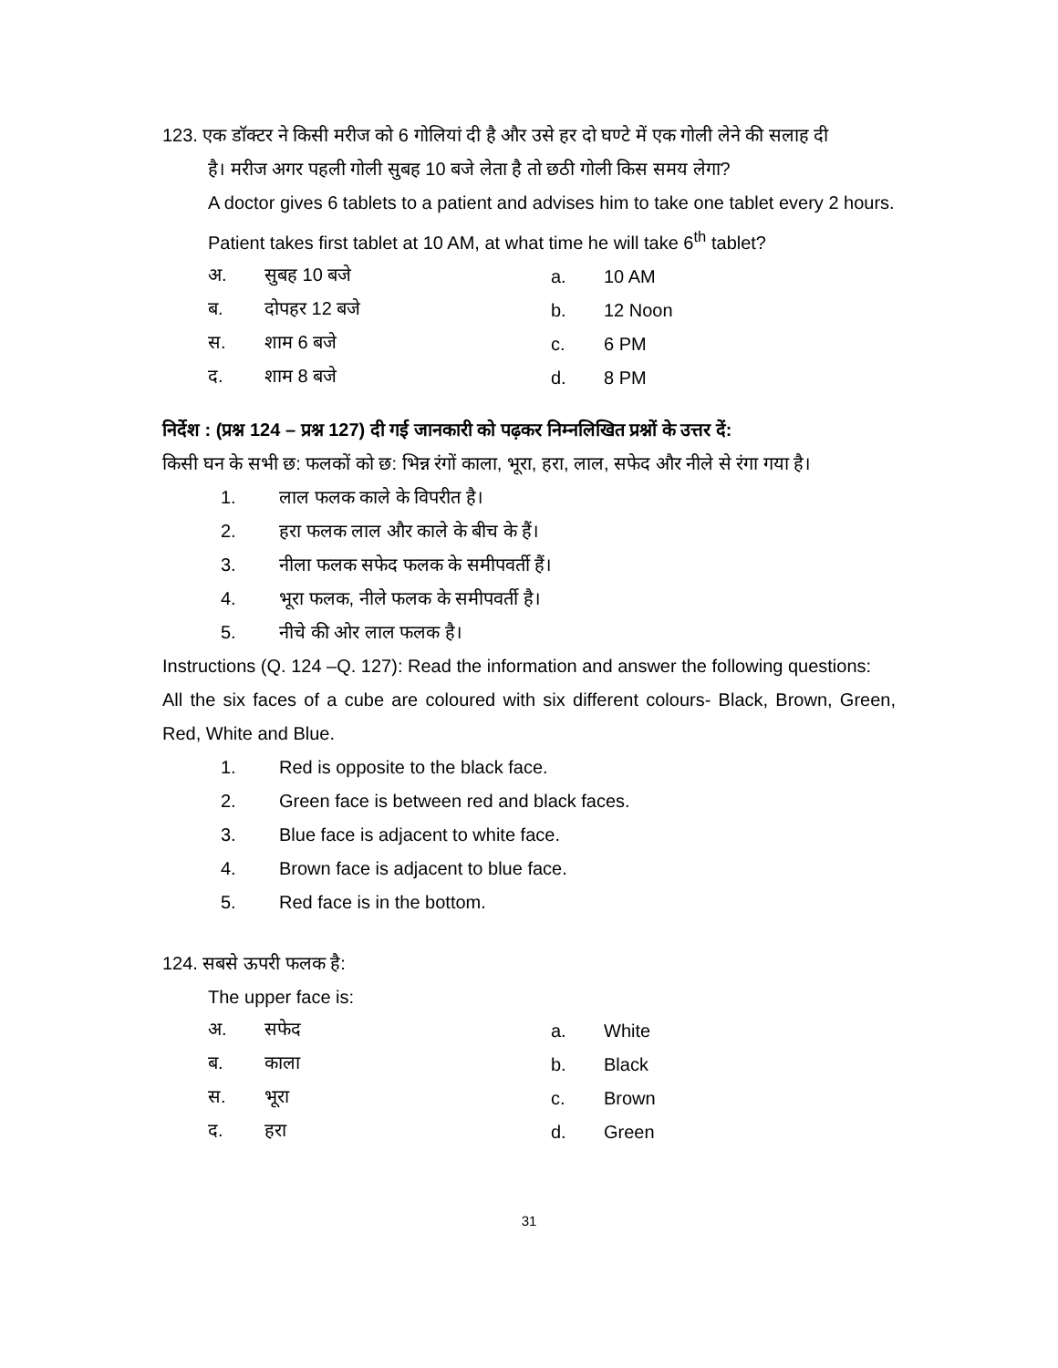123. एक डॉक्टर ने किसी मरीज को 6 गोलियां दी है और उसे हर दो घण्टे में एक गोली लेने की सलाह दी
है। मरीज अगर पहली गोली सुबह 10 बजे लेता है तो छठी गोली किस समय लेगा?
A doctor gives 6 tablets to a patient and advises him to take one tablet every 2 hours. Patient takes first tablet at 10 AM, at what time he will take 6<sup>th</sup> tablet?
| अ. | सुबह 10 बजे | a. | 10 AM |
| ब. | दोपहर 12 बजे | b. | 12 Noon |
| स. | शाम 6 बजे | c. | 6 PM |
| द. | शाम 8 बजे | d. | 8 PM |
निर्देश : (प्रश्न 124 – प्रश्न 127) दी गई जानकारी को पढ़कर निम्नलिखित प्रश्नों के उत्तर दें:
किसी घन के सभी छ: फलकों को छ: भिन्न रंगों काला, भूरा, हरा, लाल, सफेद और नीले से रंगा गया है।
1. लाल फलक काले के विपरीत है।
2. हरा फलक लाल और काले के बीच के हैं।
3. नीला फलक सफेद फलक के समीपवर्ती हैं।
4. भूरा फलक, नीले फलक के समीपवर्ती है।
5. नीचे की ओर लाल फलक है।
Instructions (Q. 124 –Q. 127): Read the information and answer the following questions:
All the six faces of a cube are coloured with six different colours- Black, Brown, Green, Red, White and Blue.
1. Red is opposite to the black face.
2. Green face is between red and black faces.
3. Blue face is adjacent to white face.
4. Brown face is adjacent to blue face.
5. Red face is in the bottom.
124. सबसे ऊपरी फलक है:
The upper face is:
| अ. | सफेद | a. | White |
| ब. | काला | b. | Black |
| स. | भूरा | c. | Brown |
| द. | हरा | d. | Green |
31